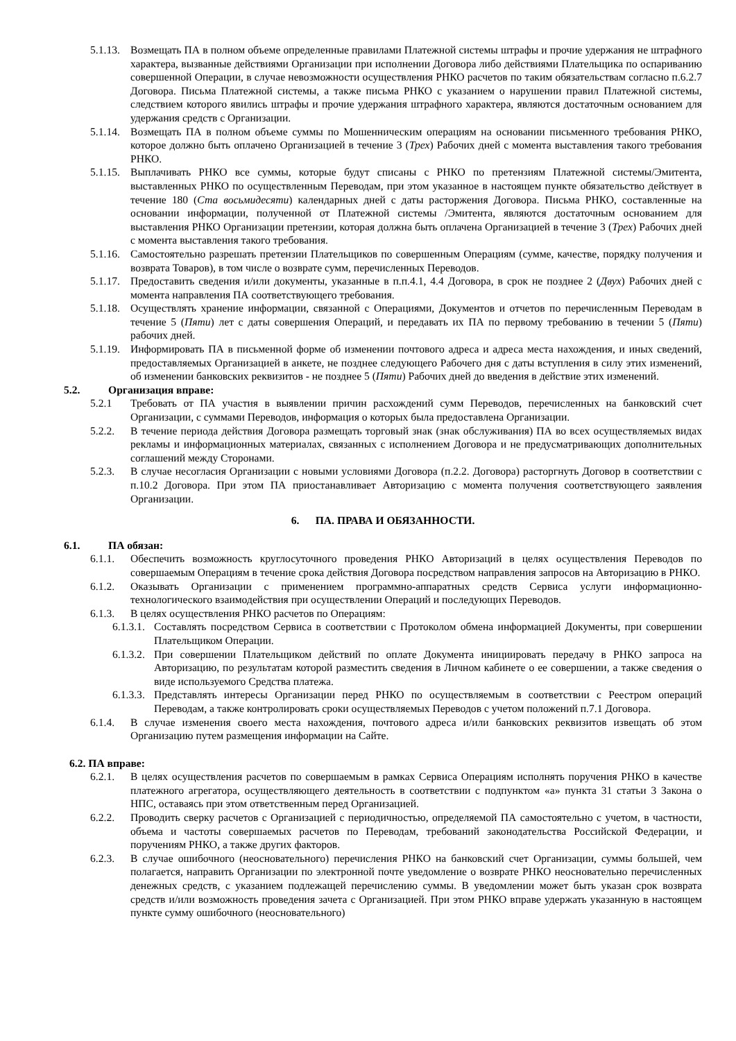5.1.13. Возмещать ПА в полном объеме определенные правилами Платежной системы штрафы и прочие удержания не штрафного характера, вызванные действиями Организации при исполнении Договора либо действиями Плательщика по оспариванию совершенной Операции, в случае невозможности осуществления РНКО расчетов по таким обязательствам согласно п.6.2.7 Договора. Письма Платежной системы, а также письма РНКО с указанием о нарушении правил Платежной системы, следствием которого явились штрафы и прочие удержания штрафного характера, являются достаточным основанием для удержания средств с Организации.
5.1.14. Возмещать ПА в полном объеме суммы по Мошенническим операциям на основании письменного требования РНКО, которое должно быть оплачено Организацией в течение 3 (Трех) Рабочих дней с момента выставления такого требования РНКО.
5.1.15. Выплачивать РНКО все суммы, которые будут списаны с РНКО по претензиям Платежной системы/Эмитента, выставленных РНКО по осуществленным Переводам, при этом указанное в настоящем пункте обязательство действует в течение 180 (Ста восьмидесяти) календарных дней с даты расторжения Договора. Письма РНКО, составленные на основании информации, полученной от Платежной системы /Эмитента, являются достаточным основанием для выставления РНКО Организации претензии, которая должна быть оплачена Организацией в течение 3 (Трех) Рабочих дней с момента выставления такого требования.
5.1.16. Самостоятельно разрешать претензии Плательщиков по совершенным Операциям (сумме, качестве, порядку получения и возврата Товаров), в том числе о возврате сумм, перечисленных Переводов.
5.1.17. Предоставить сведения и/или документы, указанные в п.п.4.1, 4.4 Договора, в срок не позднее 2 (Двух) Рабочих дней с момента направления ПА соответствующего требования.
5.1.18. Осуществлять хранение информации, связанной с Операциями, Документов и отчетов по перечисленным Переводам в течение 5 (Пяти) лет с даты совершения Операций, и передавать их ПА по первому требованию в течении 5 (Пяти) рабочих дней.
5.1.19. Информировать ПА в письменной форме об изменении почтового адреса и адреса места нахождения, и иных сведений, предоставляемых Организацией в анкете, не позднее следующего Рабочего дня с даты вступления в силу этих изменений, об изменении банковских реквизитов - не позднее 5 (Пяти) Рабочих дней до введения в действие этих изменений.
5.2. Организация вправе:
5.2.1 Требовать от ПА участия в выявлении причин расхождений сумм Переводов, перечисленных на банковский счет Организации, с суммами Переводов, информация о которых была предоставлена Организации.
5.2.2. В течение периода действия Договора размещать торговый знак (знак обслуживания) ПА во всех осуществляемых видах рекламы и информационных материалах, связанных с исполнением Договора и не предусматривающих дополнительных соглашений между Сторонами.
5.2.3. В случае несогласия Организации с новыми условиями Договора (п.2.2. Договора) расторгнуть Договор в соответствии с п.10.2 Договора. При этом ПА приостанавливает Авторизацию с момента получения соответствующего заявления Организации.
6. ПА. ПРАВА И ОБЯЗАННОСТИ.
6.1. ПА обязан:
6.1.1. Обеспечить возможность круглосуточного проведения РНКО Авторизаций в целях осуществления Переводов по совершаемым Операциям в течение срока действия Договора посредством направления запросов на Авторизацию в РНКО.
6.1.2. Оказывать Организации с применением программно-аппаратных средств Сервиса услуги информационно-технологического взаимодействия при осуществлении Операций и последующих Переводов.
6.1.3. В целях осуществления РНКО расчетов по Операциям:
6.1.3.1. Составлять посредством Сервиса в соответствии с Протоколом обмена информацией Документы, при совершении Плательщиком Операции.
6.1.3.2. При совершении Плательщиком действий по оплате Документа инициировать передачу в РНКО запроса на Авторизацию, по результатам которой разместить сведения в Личном кабинете о ее совершении, а также сведения о виде используемого Средства платежа.
6.1.3.3. Представлять интересы Организации перед РНКО по осуществляемым в соответствии с Реестром операций Переводам, а также контролировать сроки осуществляемых Переводов с учетом положений п.7.1 Договора.
6.1.4. В случае изменения своего места нахождения, почтового адреса и/или банковских реквизитов извещать об этом Организацию путем размещения информации на Сайте.
6.2. ПА вправе:
6.2.1. В целях осуществления расчетов по совершаемым в рамках Сервиса Операциям исполнять поручения РНКО в качестве платежного агрегатора, осуществляющего деятельность в соответствии с подпунктом «а» пункта 31 статьи 3 Закона о НПС, оставаясь при этом ответственным перед Организацией.
6.2.2. Проводить сверку расчетов с Организацией с периодичностью, определяемой ПА самостоятельно с учетом, в частности, объема и частоты совершаемых расчетов по Переводам, требований законодательства Российской Федерации, и поручениям РНКО, а также других факторов.
6.2.3. В случае ошибочного (неосновательного) перечисления РНКО на банковский счет Организации, суммы большей, чем полагается, направить Организации по электронной почте уведомление о возврате РНКО неосновательно перечисленных денежных средств, с указанием подлежащей перечислению суммы. В уведомлении может быть указан срок возврата средств и/или возможность проведения зачета с Организацией. При этом РНКО вправе удержать указанную в настоящем пункте сумму ошибочного (неосновательного)